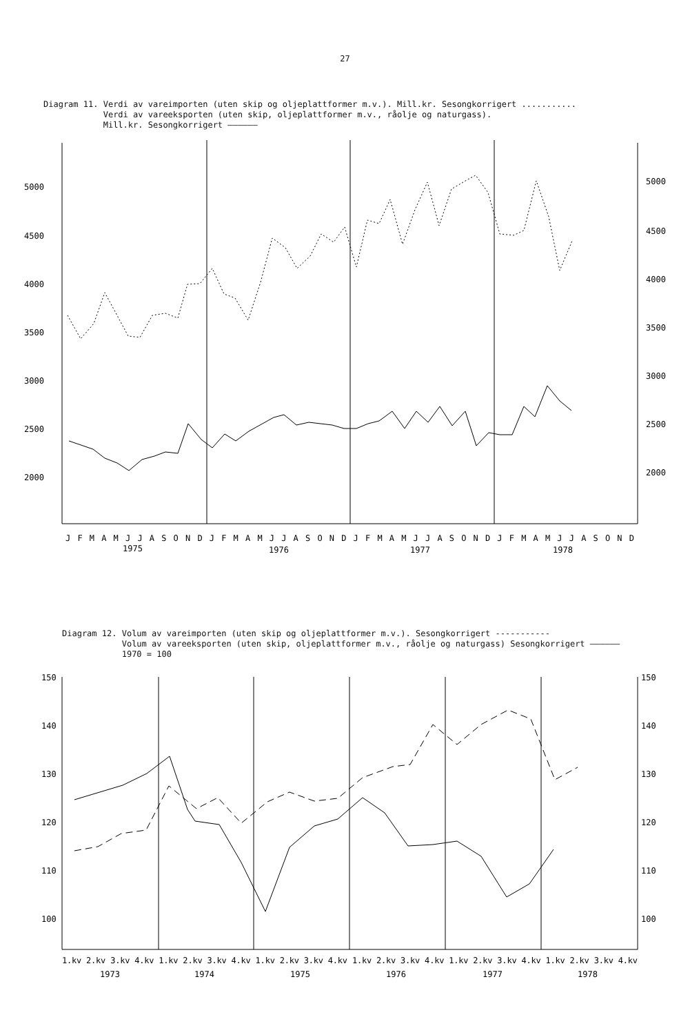27
Diagram 11. Verdi av vareimporten (uten skip og oljeplattformer m.v.). Mill.kr. Sesongkorrigert ...........
Verdi av vareeksporten (uten skip, oljeplattformer m.v., råolje og naturgass).
Mill.kr. Sesongkorrigert ——————
5000
4500
4000
3500
3000
2500
2000
5000
4500
4000
3500
3000
2500
2000
J F M A M J J A S O N D J F M A M J J A S O N D J F M A M J J A S O N D J F M A M J J A S O N D
1975
1976
1977
1978
Diagram 12. Volum av vareimporten (uten skip og oljeplattformer m.v.). Sesongkorrigert -----------
Volum av vareeksporten (uten skip, oljeplattformer m.v., råolje og naturgass) Sesongkorrigert ——————
1970 = 100
150
140
130
120
110
100
150
140
130
120
110
100
1.kv 2.kv 3.kv 4.kv 1.kv 2.kv 3.kv 4.kv 1.kv 2.kv 3.kv 4.kv 1.kv 2.kv 3.kv 4.kv 1.kv 2.kv 3.kv 4.kv 1.kv 2.kv 3.kv 4.kv
1973
1974
1975
1976
1977
1978